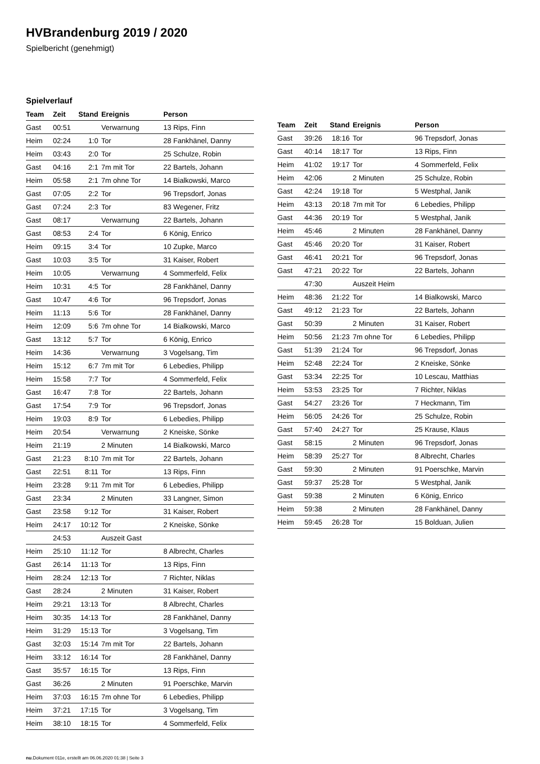HVBrandenburg 2019 / 2020
Spielbericht (genehmigt)
Spielverlauf
| Team | Zeit | Stand | Ereignis | Person |
| --- | --- | --- | --- | --- |
| Gast | 00:51 | | Verwarnung | 13 Rips, Finn |
| Heim | 02:24 | 1:0 | Tor | 28 Fankhänel, Danny |
| Heim | 03:43 | 2:0 | Tor | 25 Schulze, Robin |
| Gast | 04:16 | 2:1 | 7m mit Tor | 22 Bartels, Johann |
| Heim | 05:58 | 2:1 | 7m ohne Tor | 14 Bialkowski, Marco |
| Gast | 07:05 | 2:2 | Tor | 96 Trepsdorf, Jonas |
| Gast | 07:24 | 2:3 | Tor | 83 Wegener, Fritz |
| Gast | 08:17 | | Verwarnung | 22 Bartels, Johann |
| Gast | 08:53 | 2:4 | Tor | 6 König, Enrico |
| Heim | 09:15 | 3:4 | Tor | 10 Zupke, Marco |
| Gast | 10:03 | 3:5 | Tor | 31 Kaiser, Robert |
| Heim | 10:05 | | Verwarnung | 4 Sommerfeld, Felix |
| Heim | 10:31 | 4:5 | Tor | 28 Fankhänel, Danny |
| Gast | 10:47 | 4:6 | Tor | 96 Trepsdorf, Jonas |
| Heim | 11:13 | 5:6 | Tor | 28 Fankhänel, Danny |
| Heim | 12:09 | 5:6 | 7m ohne Tor | 14 Bialkowski, Marco |
| Gast | 13:12 | 5:7 | Tor | 6 König, Enrico |
| Heim | 14:36 | | Verwarnung | 3 Vogelsang, Tim |
| Heim | 15:12 | 6:7 | 7m mit Tor | 6 Lebedies, Philipp |
| Heim | 15:58 | 7:7 | Tor | 4 Sommerfeld, Felix |
| Gast | 16:47 | 7:8 | Tor | 22 Bartels, Johann |
| Gast | 17:54 | 7:9 | Tor | 96 Trepsdorf, Jonas |
| Heim | 19:03 | 8:9 | Tor | 6 Lebedies, Philipp |
| Heim | 20:54 | | Verwarnung | 2 Kneiske, Sönke |
| Heim | 21:19 | | 2 Minuten | 14 Bialkowski, Marco |
| Gast | 21:23 | 8:10 | 7m mit Tor | 22 Bartels, Johann |
| Gast | 22:51 | 8:11 | Tor | 13 Rips, Finn |
| Heim | 23:28 | 9:11 | 7m mit Tor | 6 Lebedies, Philipp |
| Gast | 23:34 | | 2 Minuten | 33 Langner, Simon |
| Gast | 23:58 | 9:12 | Tor | 31 Kaiser, Robert |
| Heim | 24:17 | 10:12 | Tor | 2 Kneiske, Sönke |
| | 24:53 | | Auszeit Gast | |
| Heim | 25:10 | 11:12 | Tor | 8 Albrecht, Charles |
| Gast | 26:14 | 11:13 | Tor | 13 Rips, Finn |
| Heim | 28:24 | 12:13 | Tor | 7 Richter, Niklas |
| Gast | 28:24 | | 2 Minuten | 31 Kaiser, Robert |
| Heim | 29:21 | 13:13 | Tor | 8 Albrecht, Charles |
| Heim | 30:35 | 14:13 | Tor | 28 Fankhänel, Danny |
| Heim | 31:29 | 15:13 | Tor | 3 Vogelsang, Tim |
| Gast | 32:03 | 15:14 | 7m mit Tor | 22 Bartels, Johann |
| Heim | 33:12 | 16:14 | Tor | 28 Fankhänel, Danny |
| Gast | 35:57 | 16:15 | Tor | 13 Rips, Finn |
| Gast | 36:26 | | 2 Minuten | 91 Poerschke, Marvin |
| Heim | 37:03 | 16:15 | 7m ohne Tor | 6 Lebedies, Philipp |
| Heim | 37:21 | 17:15 | Tor | 3 Vogelsang, Tim |
| Heim | 38:10 | 18:15 | Tor | 4 Sommerfeld, Felix |
| Team | Zeit | Stand | Ereignis | Person |
| --- | --- | --- | --- | --- |
| Gast | 39:26 | 18:16 | Tor | 96 Trepsdorf, Jonas |
| Gast | 40:14 | 18:17 | Tor | 13 Rips, Finn |
| Heim | 41:02 | 19:17 | Tor | 4 Sommerfeld, Felix |
| Heim | 42:06 | | 2 Minuten | 25 Schulze, Robin |
| Gast | 42:24 | 19:18 | Tor | 5 Westphal, Janik |
| Heim | 43:13 | 20:18 | 7m mit Tor | 6 Lebedies, Philipp |
| Gast | 44:36 | 20:19 | Tor | 5 Westphal, Janik |
| Heim | 45:46 | | 2 Minuten | 28 Fankhänel, Danny |
| Gast | 45:46 | 20:20 | Tor | 31 Kaiser, Robert |
| Gast | 46:41 | 20:21 | Tor | 96 Trepsdorf, Jonas |
| Gast | 47:21 | 20:22 | Tor | 22 Bartels, Johann |
| | 47:30 | | Auszeit Heim | |
| Heim | 48:36 | 21:22 | Tor | 14 Bialkowski, Marco |
| Gast | 49:12 | 21:23 | Tor | 22 Bartels, Johann |
| Gast | 50:39 | | 2 Minuten | 31 Kaiser, Robert |
| Heim | 50:56 | 21:23 | 7m ohne Tor | 6 Lebedies, Philipp |
| Gast | 51:39 | 21:24 | Tor | 96 Trepsdorf, Jonas |
| Heim | 52:48 | 22:24 | Tor | 2 Kneiske, Sönke |
| Gast | 53:34 | 22:25 | Tor | 10 Lescau, Matthias |
| Heim | 53:53 | 23:25 | Tor | 7 Richter, Niklas |
| Gast | 54:27 | 23:26 | Tor | 7 Heckmann, Tim |
| Heim | 56:05 | 24:26 | Tor | 25 Schulze, Robin |
| Gast | 57:40 | 24:27 | Tor | 25 Krause, Klaus |
| Gast | 58:15 | | 2 Minuten | 96 Trepsdorf, Jonas |
| Heim | 58:39 | 25:27 | Tor | 8 Albrecht, Charles |
| Gast | 59:30 | | 2 Minuten | 91 Poerschke, Marvin |
| Gast | 59:37 | 25:28 | Tor | 5 Westphal, Janik |
| Gast | 59:38 | | 2 Minuten | 6 König, Enrico |
| Heim | 59:38 | | 2 Minuten | 28 Fankhänel, Danny |
| Heim | 59:45 | 26:28 | Tor | 15 Bolduan, Julien |
nu.Dokument 011e, erstellt am 06.06.2020 01:38 | Seite 3